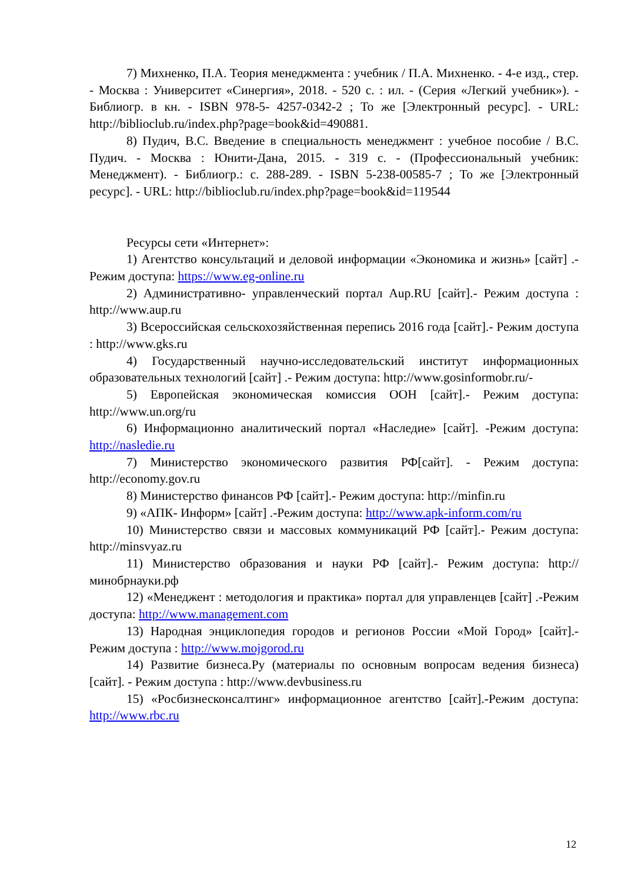7) Михненко, П.А. Теория менеджмента : учебник / П.А. Михненко. - 4-е изд., стер. - Москва : Университет «Синергия», 2018. - 520 с. : ил. - (Серия «Легкий учебник»). - Библиогр. в кн. - ISBN 978-5- 4257-0342-2 ; То же [Электронный ресурс]. - URL: http://biblioclub.ru/index.php?page=book&id=490881.
8) Пудич, В.С. Введение в специальность менеджмент : учебное пособие / В.С. Пудич. - Москва : Юнити-Дана, 2015. - 319 с. - (Профессиональный учебник: Менеджмент). - Библиогр.: с. 288-289. - ISBN 5-238-00585-7 ; То же [Электронный ресурс]. - URL: http://biblioclub.ru/index.php?page=book&id=119544
Ресурсы сети «Интернет»:
1) Агентство консультаций и деловой информации «Экономика и жизнь» [сайт] .-Режим доступа: https://www.eg-online.ru
2) Административно- управленческий портал Aup.RU [сайт].- Режим доступа : http://www.aup.ru
3) Всероссийская сельскохозяйственная перепись 2016 года [сайт].- Режим доступа : http://www.gks.ru
4) Государственный научно-исследовательский институт информационных образовательных технологий [сайт] .- Режим доступа: http://www.gosinformobr.ru/-
5) Европейская экономическая комиссия ООН [сайт].- Режим доступа: http://www.un.org/ru
6) Информационно аналитический портал «Наследие» [сайт]. -Режим доступа: http://nasledie.ru
7) Министерство экономического развития РФ[сайт]. - Режим доступа: http://economy.gov.ru
8) Министерство финансов РФ [сайт].- Режим доступа: http://minfin.ru
9) «АПК- Информ» [сайт] .-Режим доступа: http://www.apk-inform.com/ru
10) Министерство связи и массовых коммуникаций РФ [сайт].- Режим доступа: http://minsvyaz.ru
11) Министерство образования и науки РФ [сайт].- Режим доступа: http://минобрнауки.рф
12) «Менеджент : методология и практика» портал для управленцев [сайт] .-Режим доступа: http://www.management.com
13) Народная энциклопедия городов и регионов России «Мой Город» [сайт].- Режим доступа : http://www.mojgorod.ru
14) Развитие бизнеса.Ру (материалы по основным вопросам ведения бизнеса) [сайт]. - Режим доступа : http://www.devbusiness.ru
15) «Росбизнесконсалтинг» информационное агентство [сайт].-Режим доступа: http://www.rbc.ru
12